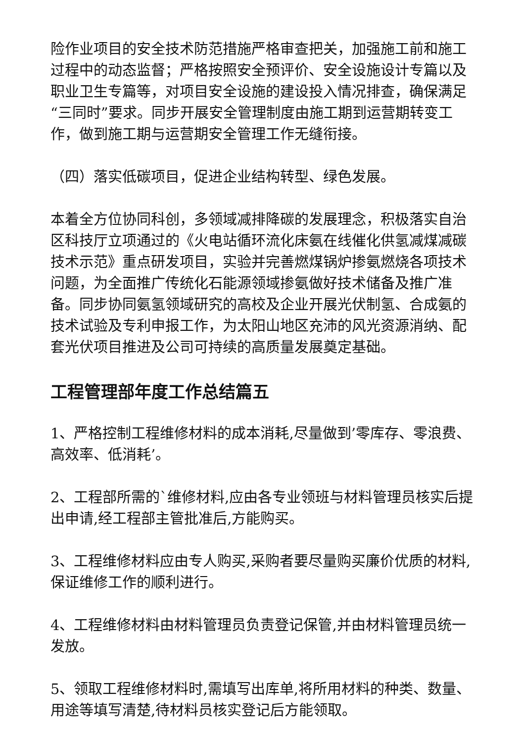险作业项目的安全技术防范措施严格审查把关，加强施工前和施工过程中的动态监督；严格按照安全预评价、安全设施设计专篇以及职业卫生专篇等，对项目安全设施的建设投入情况排查，确保满足“三同时”要求。同步开展安全管理制度由施工期到运营期转变工作，做到施工期与运营期安全管理工作无缝衔接。
（四）落实低碳项目，促进企业结构转型、绿色发展。
本着全方位协同科创，多领域减排降碳的发展理念，积极落实自治区科技厅立项通过的《火电站循环流化床氨在线催化供氢减煤减碳技术示范》重点研发项目，实验并完善燃煤锅炉掺氨燃烧各项技术问题，为全面推广传统化石能源领域掺氨做好技术储备及推广准备。同步协同氨氢领域研究的高校及企业开展光伏制氢、合成氨的技术试验及专利申报工作，为太阳山地区充沛的风光资源消纳、配套光伏项目推进及公司可持续的高质量发展奠定基础。
工程管理部年度工作总结篇五
1、严格控制工程维修材料的成本消耗,尽量做到’零库存、零浪费、高效率、低消耗’。
2、工程部所需的`维修材料,应由各专业领班与材料管理员核实后提出申请,经工程部主管批准后,方能购买。
3、工程维修材料应由专人购买,采购者要尽量购买廉价优质的材料,保证维修工作的顺利进行。
4、工程维修材料由材料管理员负责登记保管,并由材料管理员统一发放。
5、领取工程维修材料时,需填写出库单,将所用材料的种类、数量、用途等填写清楚,待材料员核实登记后方能领取。